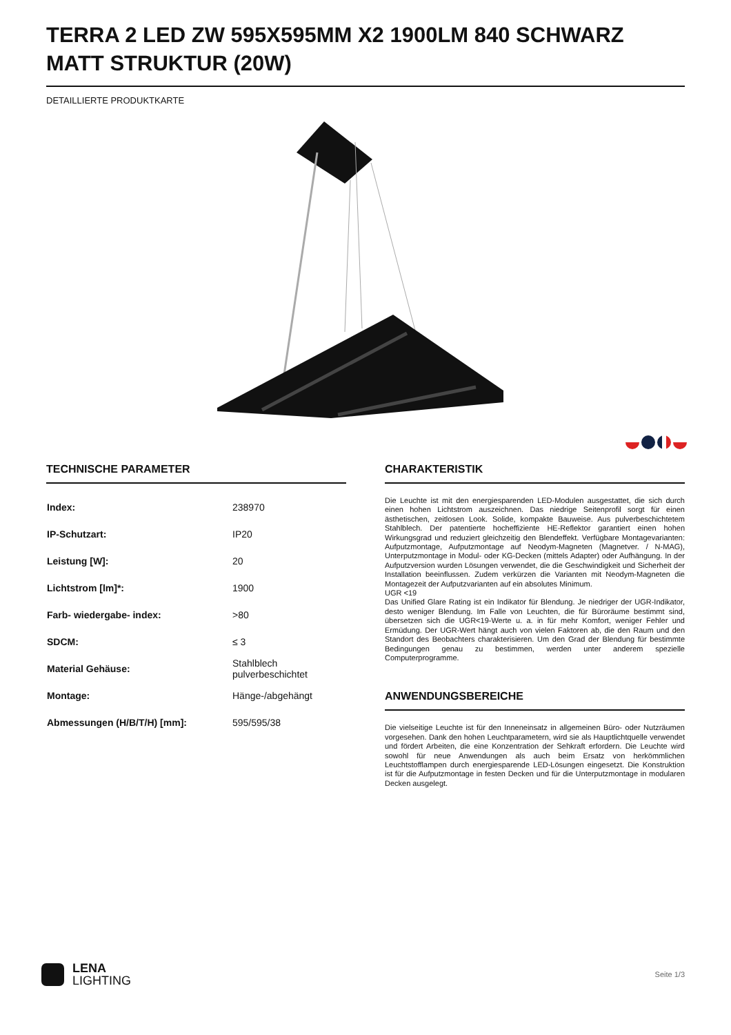TERRA 2 LED ZW 595X595MM X2 1900LM 840 SCHWARZ MATT STRUKTUR (20W)
DETAILLIERTE PRODUKTKARTE
TECHNISCHE PARAMETER
| Index: | 238970 |
| IP-Schutzart: | IP20 |
| Leistung [W]: | 20 |
| Lichtstrom [lm]*: | 1900 |
| Farb- wiedergabe- index: | >80 |
| SDCM: | ≤ 3 |
| Material Gehäuse: | Stahlblech pulverbeschichtet |
| Montage: | Hänge-/abgehängt |
| Abmessungen (H/B/T/H) [mm]: | 595/595/38 |
CHARAKTERISTIK
Die Leuchte ist mit den energiesparenden LED-Modulen ausgestattet, die sich durch einen hohen Lichtstrom auszeichnen. Das niedrige Seitenprofil sorgt für einen ästhetischen, zeitlosen Look. Solide, kompakte Bauweise. Aus pulverbeschichtetem Stahlblech. Der patentierte hocheffiziente HE-Reflektor garantiert einen hohen Wirkungsgrad und reduziert gleichzeitig den Blendeffekt. Verfügbare Montagevarianten: Aufputzmontage, Aufputzmontage auf Neodym-Magneten (Magnetver. / N-MAG), Unterputzmontage in Modul- oder KG-Decken (mittels Adapter) oder Aufhängung. In der Aufputzversion wurden Lösungen verwendet, die die Geschwindigkeit und Sicherheit der Installation beeinflussen. Zudem verkürzen die Varianten mit Neodym-Magneten die Montagezeit der Aufputzvarianten auf ein absolutes Minimum.
UGR <19
Das Unified Glare Rating ist ein Indikator für Blendung. Je niedriger der UGR-Indikator, desto weniger Blendung. Im Falle von Leuchten, die für Büroräume bestimmt sind, übersetzen sich die UGR<19-Werte u. a. in für mehr Komfort, weniger Fehler und Ermüdung. Der UGR-Wert hängt auch von vielen Faktoren ab, die den Raum und den Standort des Beobachters charakterisieren. Um den Grad der Blendung für bestimmte Bedingungen genau zu bestimmen, werden unter anderem spezielle Computerprogramme.
ANWENDUNGSBEREICHE
Die vielseitige Leuchte ist für den Inneneinsatz in allgemeinen Büro- oder Nutzräumen vorgesehen. Dank den hohen Leuchtparametern, wird sie als Hauptlichtquelle verwendet und fördert Arbeiten, die eine Konzentration der Sehkraft erfordern. Die Leuchte wird sowohl für neue Anwendungen als auch beim Ersatz von herkömmlichen Leuchtstofflampen durch energiesparende LED-Lösungen eingesetzt. Die Konstruktion ist für die Aufputzmontage in festen Decken und für die Unterputzmontage in modularen Decken ausgelegt.
LENA
LIGHTING
Seite 1/3